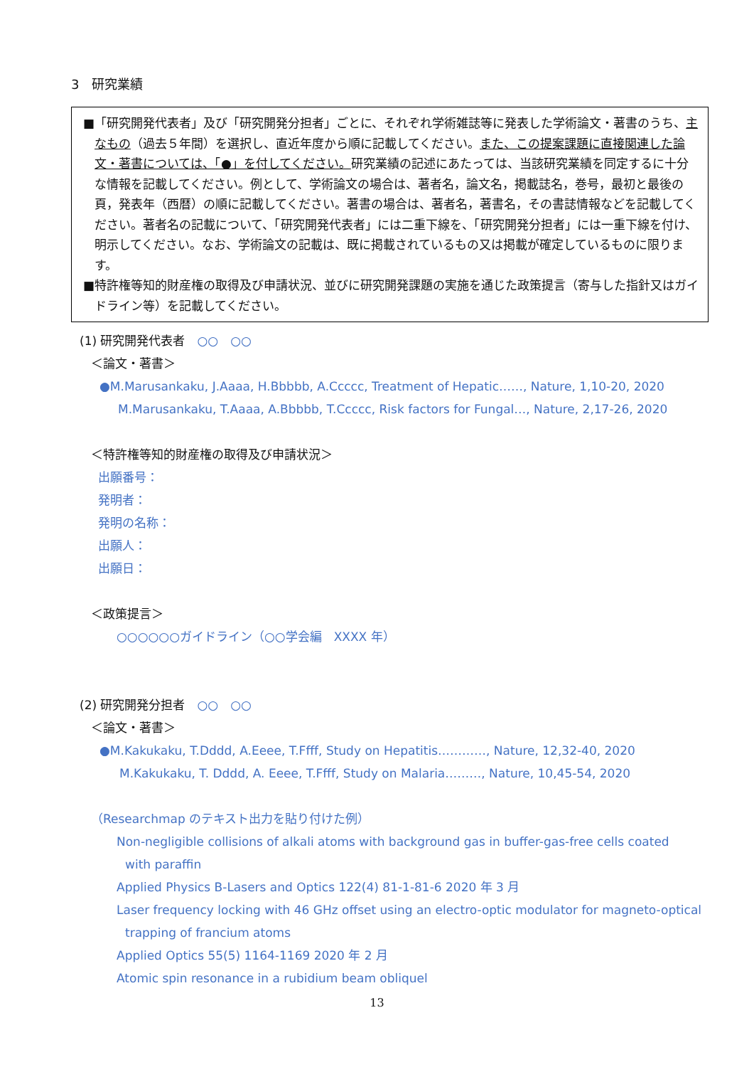3　研究業績
■「研究開発代表者」及び「研究開発分担者」ごとに、それぞれ学術雑誌等に発表した学術論文・著書のうち、主なもの（過去５年間）を選択し、直近年度から順に記載してください。また、この提案課題に直接関連した論文・著書については、「●」を付してください。研究業績の記述にあたっては、当該研究業績を同定するに十分な情報を記載してください。例として、学術論文の場合は、著者名，論文名，掲載誌名，巻号，最初と最後の頁，発表年（西暦）の順に記載してください。著書の場合は、著者名，著書名，その書誌情報などを記載してください。著者名の記載について、「研究開発代表者」には二重下線を、「研究開発分担者」には一重下線を付け、明示してください。なお、学術論文の記載は、既に掲載されているもの又は掲載が確定しているものに限ります。
■特許権等知的財産権の取得及び申請状況、並びに研究開発課題の実施を通じた政策提言（寄与した指針又はガイドライン等）を記載してください。
(1) 研究開発代表者　○○　○○
＜論文・著書＞
●M.Marusankaku, J.Aaaa, H.Bbbbb, A.Ccccc, Treatment of Hepatic……, Nature, 1,10-20, 2020
M.Marusankaku, T.Aaaa, A.Bbbbb, T.Ccccc, Risk factors for Fungal…, Nature, 2,17-26, 2020
＜特許権等知的財産権の取得及び申請状況＞
出願番号：
発明者：
発明の名称：
出願人：
出願日：
＜政策提言＞
○○○○○○ガイドライン（○○学会編　XXXX 年）
(2) 研究開発分担者　○○　○○
＜論文・著書＞
●M.Kakukaku, T.Dddd, A.Eeee, T.Ffff, Study on Hepatitis…………, Nature, 12,32-40, 2020
M.Kakukaku, T. Dddd, A. Eeee, T.Ffff, Study on Malaria………, Nature, 10,45-54, 2020
（Researchmap のテキスト出力を貼り付けた例）
Non-negligible collisions of alkali atoms with background gas in buffer-gas-free cells coated
with paraffin
Applied Physics B-Lasers and Optics 122(4) 81-1-81-6 2020 年 3 月
Laser frequency locking with 46 GHz offset using an electro-optic modulator for magneto-optical
trapping of francium atoms
Applied Optics 55(5) 1164-1169 2020 年 2 月
Atomic spin resonance in a rubidium beam obliquel
13